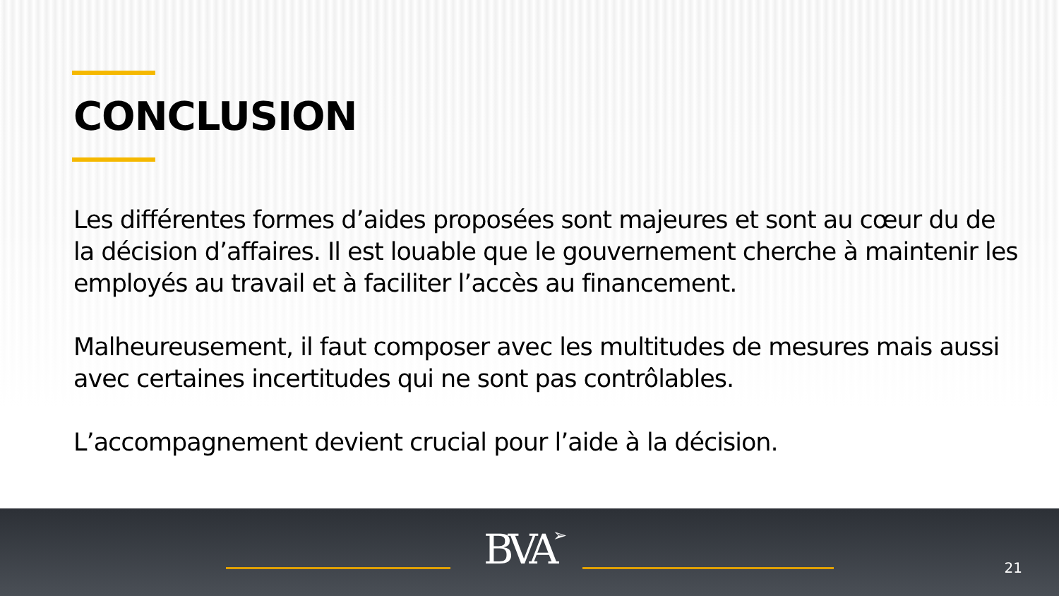CONCLUSION
Les différentes formes d’aides proposées sont majeures et sont au cœur du de la décision d’affaires. Il est louable que le gouvernement cherche à maintenir les employés au travail et à faciliter l’accès au financement.
Malheureusement, il faut composer avec les multitudes de mesures mais aussi avec certaines incertitudes qui ne sont pas contrôlables.
L’accompagnement devient crucial pour l’aide à la décision.
BVA➢ 21